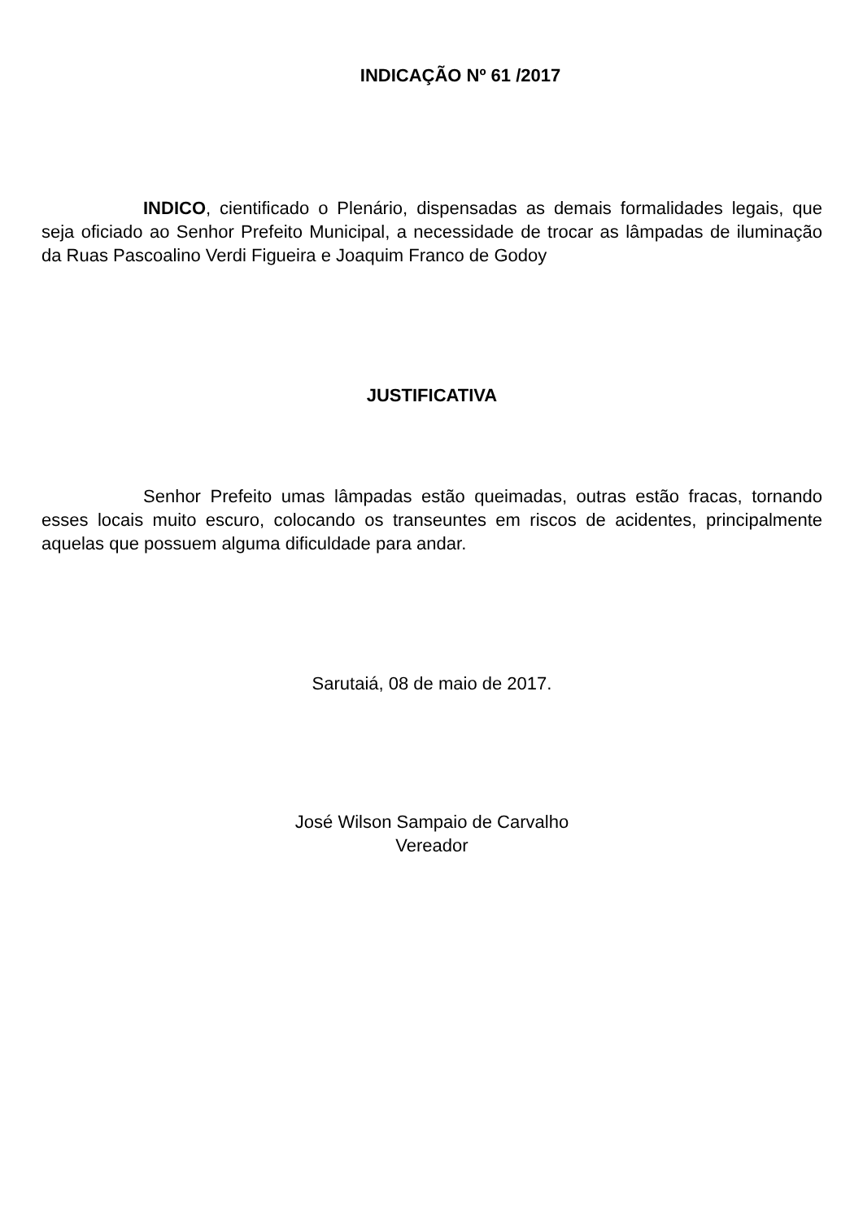INDICAÇÃO Nº 61 /2017
INDICO, cientificado o Plenário, dispensadas as demais formalidades legais, que seja oficiado ao Senhor Prefeito Municipal, a necessidade de trocar as lâmpadas de iluminação da Ruas Pascoalino Verdi Figueira e Joaquim Franco de Godoy
JUSTIFICATIVA
Senhor Prefeito umas lâmpadas estão queimadas, outras estão fracas, tornando esses locais muito escuro, colocando os transeuntes em riscos de acidentes, principalmente aquelas que possuem alguma dificuldade para andar.
Sarutaiá, 08 de maio de 2017.
José Wilson Sampaio de Carvalho
Vereador